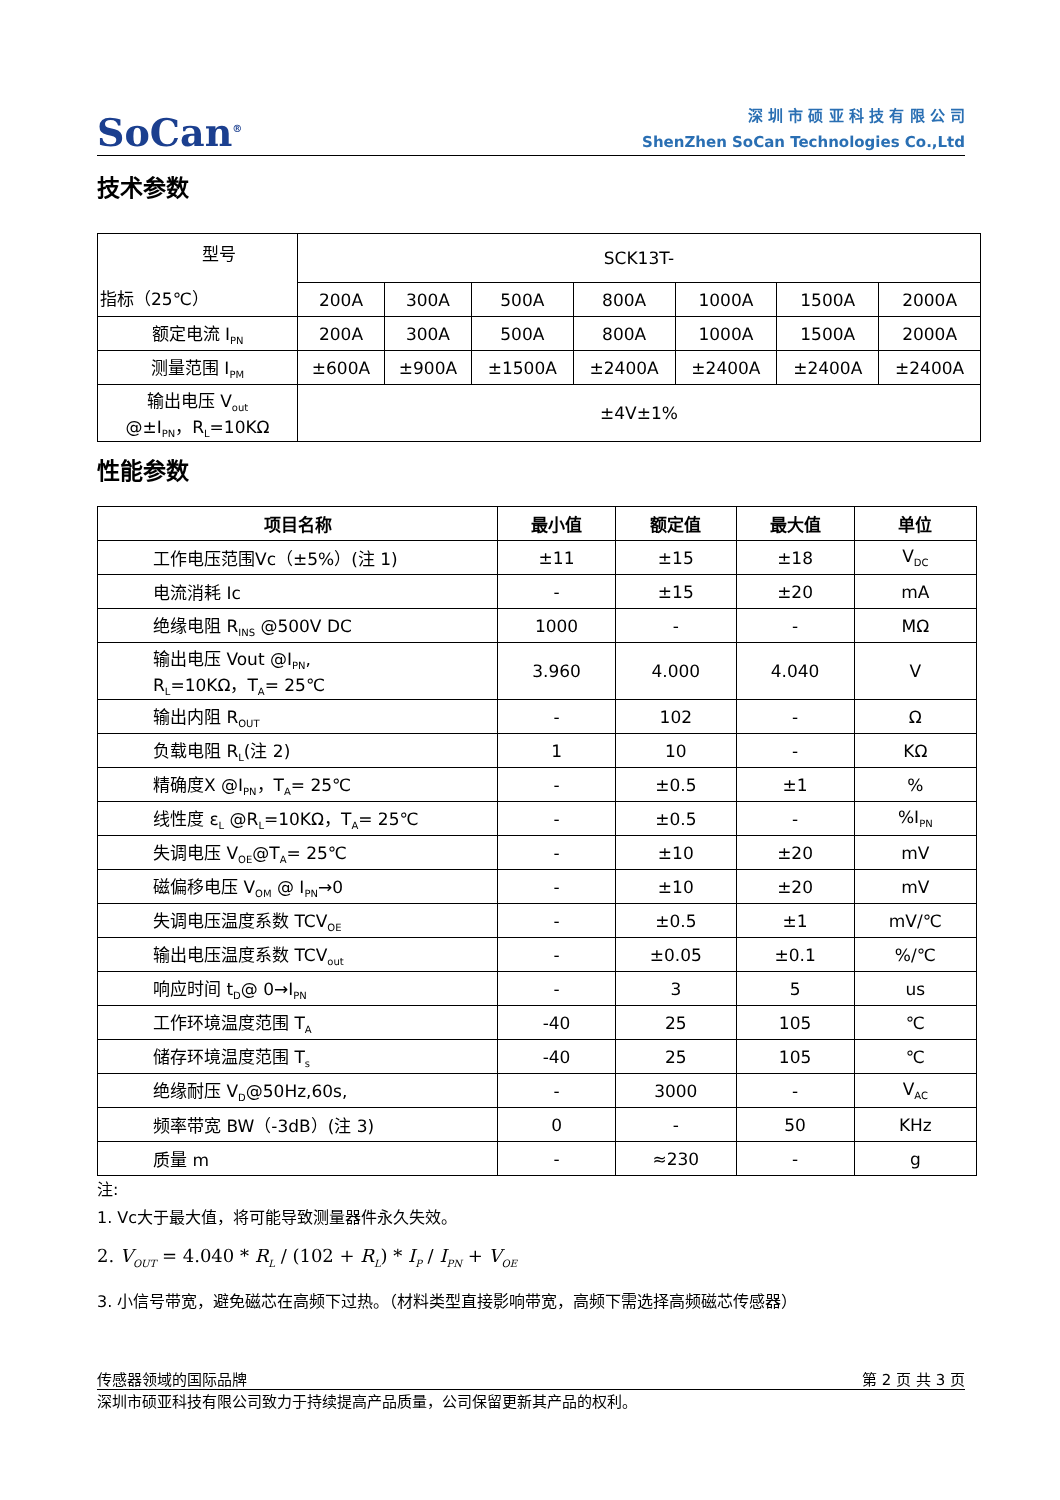SoCan<sup>®</sup>
深 圳 市 硕 亚 科 技 有 限 公 司
ShenZhen SoCan Technologies Co.,Ltd
技术参数
| 型号 指标（25℃） | SCK13T- | | | | | | |
| | 200A | 300A | 500A | 800A | 1000A | 1500A | 2000A |
| 额定电流 I<sub>PN</sub> | 200A | 300A | 500A | 800A | 1000A | 1500A | 2000A |
| 测量范围 I<sub>PM</sub> | ±600A | ±900A | ±1500A | ±2400A | ±2400A | ±2400A | ±2400A |
| 输出电压 V<sub>out</sub> @±I<sub>PN</sub>，R<sub>L</sub>=10KΩ | ±4V±1% | | | | | | |
性能参数
| 项目名称 | 最小值 | 额定值 | 最大值 | 单位 |
| --- | --- | --- | --- | --- |
| 工作电压范围Vc（±5%）(注 1) | ±11 | ±15 | ±18 | V<sub>DC</sub> |
| 电流消耗 Ic | - | ±15 | ±20 | mA |
| 绝缘电阻 R<sub>INS</sub> @500V DC | 1000 | - | - | MΩ |
| 输出电压 Vout @I<sub>PN</sub>, R<sub>L</sub>=10KΩ，T<sub>A</sub>= 25℃ | 3.960 | 4.000 | 4.040 | V |
| 输出内阻 R<sub>OUT</sub> | - | 102 | - | Ω |
| 负载电阻 R<sub>L</sub>(注 2) | 1 | 10 | - | KΩ |
| 精确度X @I<sub>PN</sub>，T<sub>A</sub>= 25℃ | - | ±0.5 | ±1 | % |
| 线性度 ε<sub>L</sub> @R<sub>L</sub>=10KΩ，T<sub>A</sub>= 25℃ | - | ±0.5 | - | %I<sub>PN</sub> |
| 失调电压 V<sub>OE</sub>@T<sub>A</sub>= 25℃ | - | ±10 | ±20 | mV |
| 磁偏移电压 V<sub>OM</sub> @ I<sub>PN</sub>→0 | - | ±10 | ±20 | mV |
| 失调电压温度系数 TCV<sub>OE</sub> | - | ±0.5 | ±1 | mV/℃ |
| 输出电压温度系数 TCV<sub>out</sub> | - | ±0.05 | ±0.1 | %/℃ |
| 响应时间 t<sub>D</sub>@ 0→I<sub>PN</sub> | - | 3 | 5 | us |
| 工作环境温度范围 T<sub>A</sub> | -40 | 25 | 105 | ℃ |
| 储存环境温度范围 T<sub>s</sub> | -40 | 25 | 105 | ℃ |
| 绝缘耐压 V<sub>D</sub>@50Hz,60s, | - | 3000 | - | V<sub>AC</sub> |
| 频率带宽 BW（-3dB）(注 3) | 0 | - | 50 | KHz |
| 质量 m | - | ≈230 | - | g |
注:
1. Vc大于最大值，将可能导致测量器件永久失效。
2. V<sub>OUT</sub> = 4.040 * R<sub>L</sub> / (102 + R<sub>L</sub>) * I<sub>P</sub> / I<sub>PN</sub> + V<sub>OE</sub>
3. 小信号带宽，避免磁芯在高频下过热。（材料类型直接影响带宽，高频下需选择高频磁芯传感器）
传感器领域的国际品牌 第 2 页 共 3 页
深圳市硕亚科技有限公司致力于持续提高产品质量，公司保留更新其产品的权利。